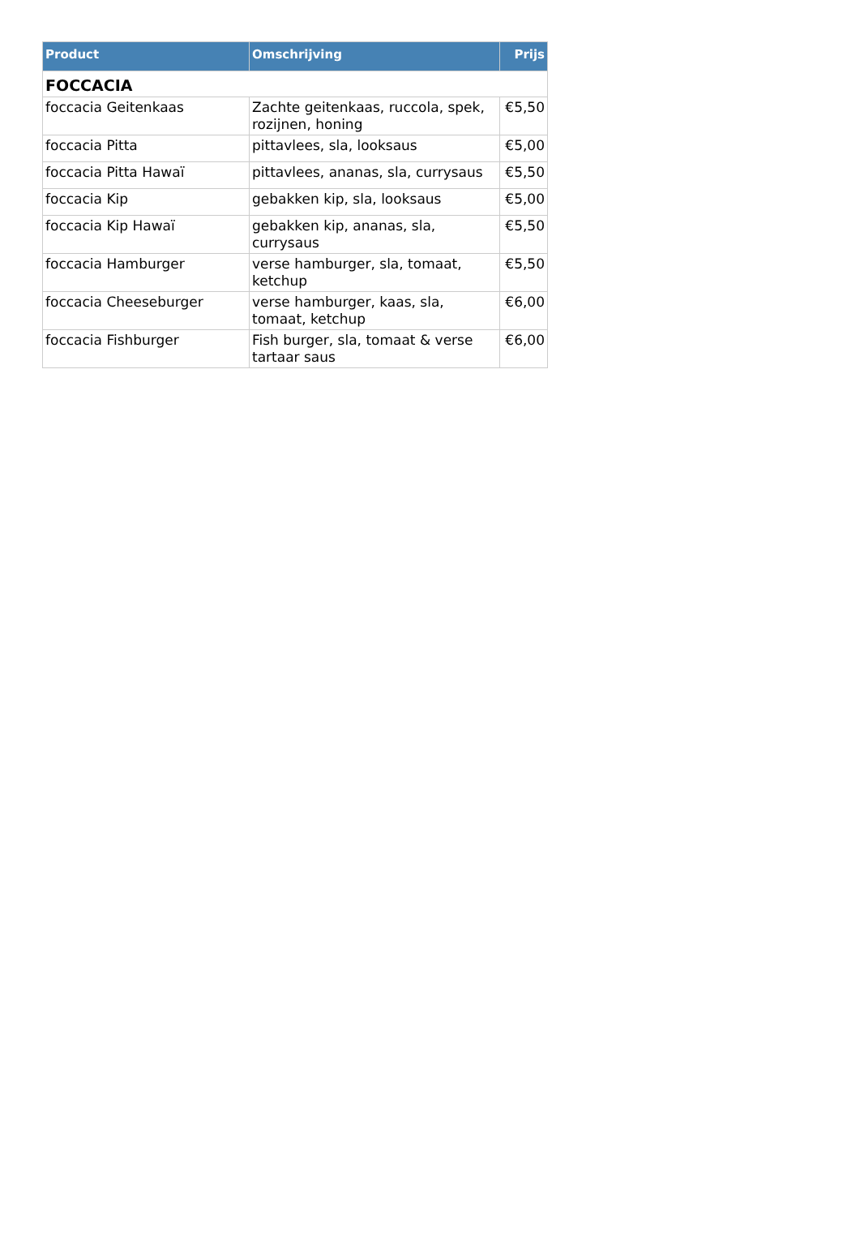| Product | Omschrijving | Prijs |
| --- | --- | --- |
| FOCCACIA | | |
| foccacia Geitenkaas | Zachte geitenkaas, ruccola, spek, rozijnen, honing | €5,50 |
| foccacia Pitta | pittavlees, sla, looksaus | €5,00 |
| foccacia Pitta Hawaï | pittavlees, ananas, sla, currysaus | €5,50 |
| foccacia Kip | gebakken kip, sla, looksaus | €5,00 |
| foccacia Kip Hawaï | gebakken kip, ananas, sla, currysaus | €5,50 |
| foccacia Hamburger | verse hamburger, sla, tomaat, ketchup | €5,50 |
| foccacia Cheeseburger | verse hamburger, kaas, sla, tomaat, ketchup | €6,00 |
| foccacia Fishburger | Fish burger, sla, tomaat & verse tartaar saus | €6,00 |